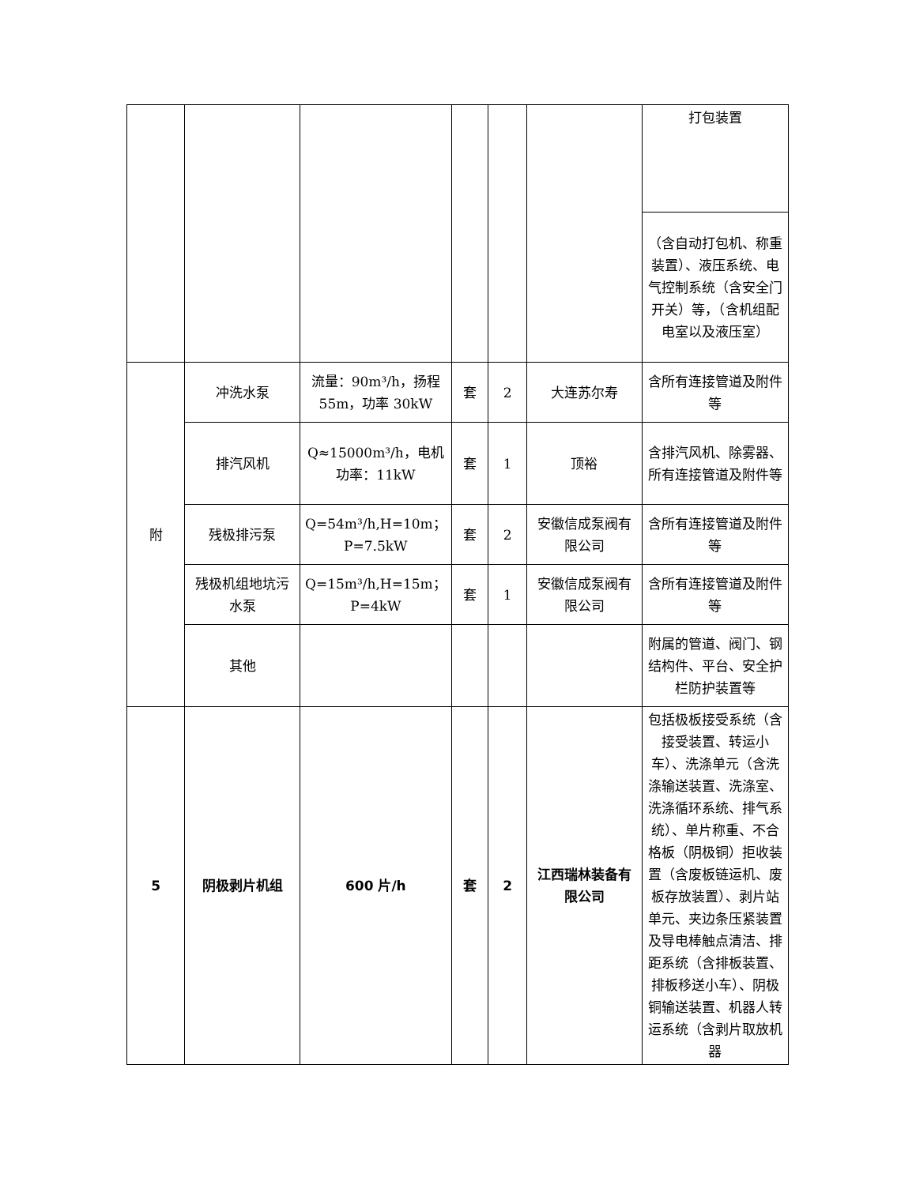| | | | | | | 打包装置 |
| | | | | | | （含自动打包机、称重装置）、液压系统、电气控制系统（含安全门开关）等，（含机组配电室以及液压室） |
| 附 | 冲洗水泵 | 流量：90m³/h，扬程 55m，功率 30kW | 套 | 2 | 大连苏尔寿 | 含所有连接管道及附件等 |
| | 排汽风机 | Q≈15000m³/h，电机功率：11kW | 套 | 1 | 顶裕 | 含排汽风机、除雾器、所有连接管道及附件等 |
| | 残极排污泵 | Q=54m³/h,H=10m；P=7.5kW | 套 | 2 | 安徽信成泵阀有限公司 | 含所有连接管道及附件等 |
| | 残极机组地坑污水泵 | Q=15m³/h,H=15m；P=4kW | 套 | 1 | 安徽信成泵阀有限公司 | 含所有连接管道及附件等 |
| | 其他 | | | | | 附属的管道、阀门、钢结构件、平台、安全护栏防护装置等 |
| 5 | 阴极剥片机组 | 600 片/h | 套 | 2 | 江西瑞林装备有限公司 | 包括极板接受系统（含接受装置、转运小车）、洗涤单元（含洗涤输送装置、洗涤室、洗涤循环系统、排气系统）、单片称重、不合格板（阴极铜）拒收装置（含废板链运机、废板存放装置）、剥片站单元、夹边条压紧装置及导电棒触点清洁、排距系统（含排板装置、排板移送小车）、阴极铜输送装置、机器人转运系统（含剥片取放机器 |